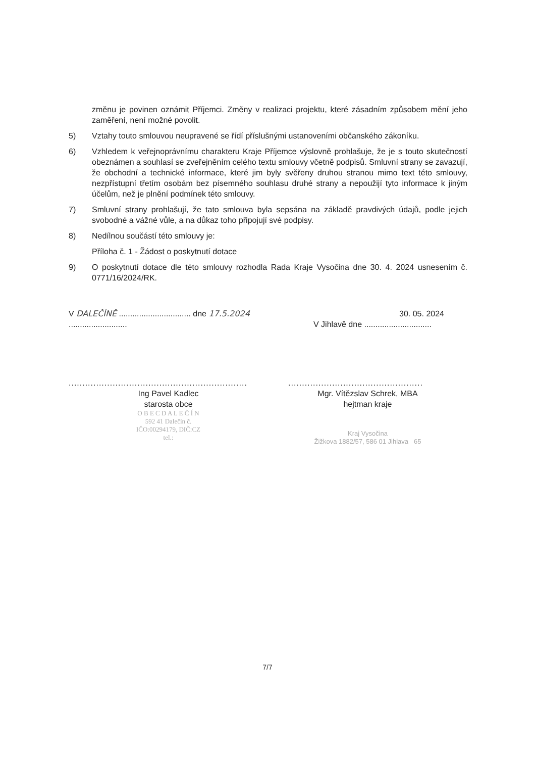změnu je povinen oznámit Příjemci. Změny v realizaci projektu, které zásadním způsobem mění jeho zaměření, není možné povolit.
5) Vztahy touto smlouvou neupravené se řídí příslušnými ustanoveními občanského zákoníku.
6) Vzhledem k veřejnoprávnímu charakteru Kraje Příjemce výslovně prohlašuje, že je s touto skutečností obeznámen a souhlasí se zveřejněním celého textu smlouvy včetně podpisů. Smluvní strany se zavazují, že obchodní a technické informace, které jim byly svěřeny druhou stranou mimo text této smlouvy, nezpřístupní třetím osobám bez písemného souhlasu druhé strany a nepoužijí tyto informace k jiným účelům, než je plnění podmínek této smlouvy.
7) Smluvní strany prohlašují, že tato smlouva byla sepsána na základě pravdivých údajů, podle jejich svobodné a vážné vůle, a na důkaz toho připojují své podpisy.
8) Nedílnou součástí této smlouvy je:
Příloha č. 1 - Žádost o poskytnutí dotace
9) O poskytnutí dotace dle této smlouvy rozhodla Rada Kraje Vysočina dne 30. 4. 2024 usnesením č. 0771/16/2024/RK.
V DALEČÍNĚ ................................ dne 17.5.2024 ..........................
.................................................................
Ing Pavel Kadlec
starosta obce
O B E C D A L E Č Í N
592 41 Dalečín č.
IČO:00294179, DIČ:CZ
tel.:
30. 05. 2024
V Jihlavě dne ..............................
.................................................
Mgr. Vítězslav Schrek, MBA
hejtman kraje
Kraj Vysočina
Žižkova 1882/57, 586 01 Jihlava 65
7/7